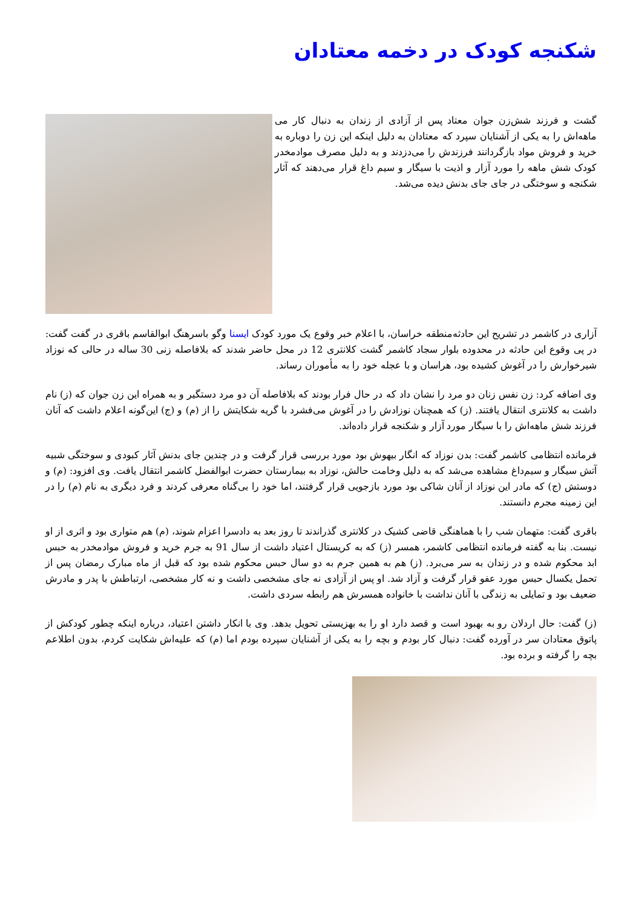شکنجه کودک در دخمه معتادان
گشت و فرزند شش‌زن جوان معتاد پس از آزادی از زندان به دنبال کار می ماهه‌اش را به یکی از آشنایان سپرد که معتادان به دلیل اینکه این زن را دوباره به خرید و فروش مواد بازگردانند فرزندش را می‌دزدند و به دلیل مصرف موادمخدر کودک شش ماهه را مورد آزار و اذیت با سیگار و سیم داغ قرار می‌دهند که آثار شکنجه و سوختگی در جای جای بدنش دیده می‌شد.
آزاری در کاشمر در تشریح این حادثه‌منطقه خراسان، با اعلام خبر وقوع یک مورد کودک ایسنا وگو باسرهنگ ابوالقاسم باقری در گفت گفت: در پی وقوع این حادثه در محدوده بلوار سجاد کاشمر گشت کلانتری 12 در محل حاضر شدند که بلافاصله زنی 30 ساله در حالی که نوزاد شیرخوارش را در آغوش کشیده بود، هراسان و با عجله خود را به مأموران رساند.
وی اضافه کرد: زن نفس زنان دو مرد را نشان داد که در حال فرار بودند که بلافاصله آن دو مرد دستگیر و به همراه این زن جوان که (ز) نام داشت به کلانتری انتقال یافتند. (ز) که همچنان نوزادش را در آغوش می‌فشرد با گریه شکایتش را از (م) و (ج) این‌گونه اعلام داشت که آنان فرزند شش ماهه‌اش را با سیگار مورد آزار و شکنجه قرار داده‌اند.
فرمانده انتظامی کاشمر گفت: بدن نوزاد که انگار بیهوش بود مورد بررسی قرار گرفت و در چندین جای بدنش آثار کبودی و سوختگی شبیه آتش سیگار و سیم‌داغ مشاهده می‌شد که به دلیل وخامت حالش، نوزاد به بیمارستان حضرت ابوالفضل کاشمر انتقال یافت. وی افزود: (م) و دوستش (ج) که مادر این نوزاد از آنان شاکی بود مورد بازجویی قرار گرفتند، اما خود را بی‌گناه معرفی کردند و فرد دیگری به نام (م) را در این زمینه مجرم دانستند.
باقری گفت: متهمان شب را با هماهنگی قاضی کشیک در کلانتری گذراندند تا روز بعد به دادسرا اعزام شوند، (م) هم متواری بود و اثری از او نیست. بنا به گفته فرمانده انتظامی کاشمر، همسر (ز) که به کریستال اعتیاد داشت از سال 91 به جرم خرید و فروش موادمخدر به حبس ابد محکوم شده و در زندان به سر می‌برد. (ز) هم به همین جرم به دو سال حبس محکوم شده بود که قبل از ماه مبارک رمضان پس از تحمل یکسال حبس مورد عفو قرار گرفت و آزاد شد. او پس از آزادی نه جای مشخصی داشت و نه کار مشخصی، ارتباطش با پدر و مادرش ضعیف بود و تمایلی به زندگی با آنان نداشت با خانواده همسرش هم رابطه سردی داشت.
(ز) گفت: حال اردلان رو به بهبود است و قصد دارد او را به بهزیستی تحویل بدهد. وی با انکار داشتن اعتیاد، درباره اینکه چطور کودکش از پاتوق معتادان سر در آورده گفت: دنبال کار بودم و بچه را به یکی از آشنایان سپرده بودم اما (م) که علیه‌اش شکایت کردم، بدون اطلاعم بچه را گرفته و برده بود.